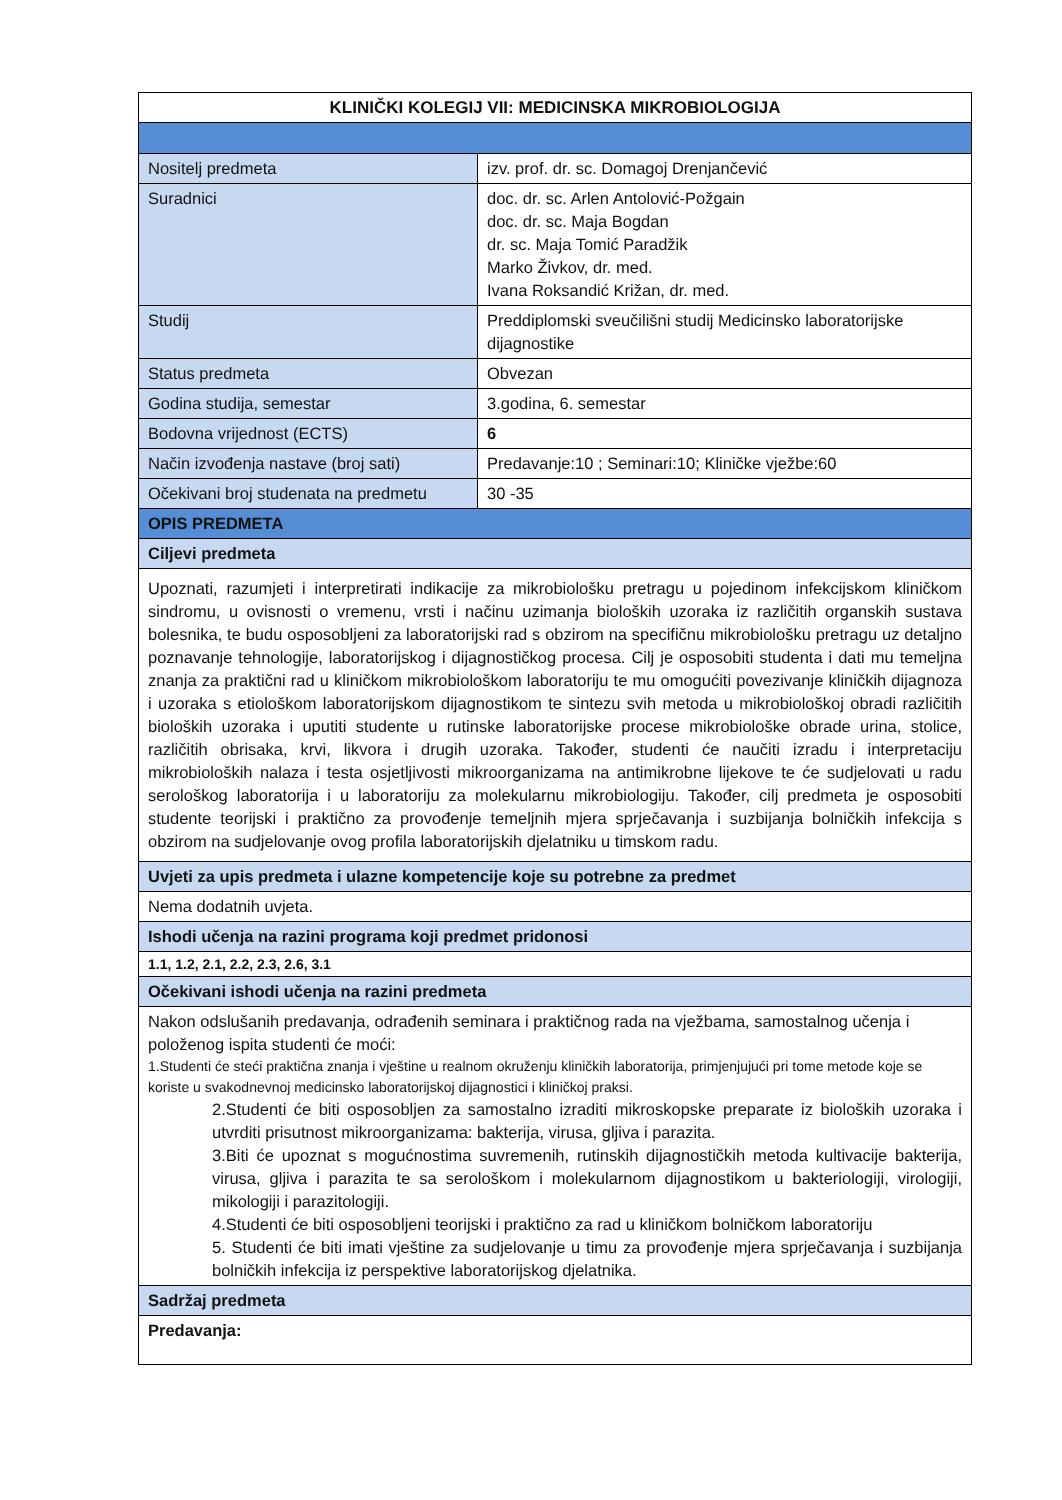| KLINIČKI KOLEGIJ VII: MEDICINSKA MIKROBIOLOGIJA | |
| --- | --- |
| Nositelj predmeta | izv. prof. dr. sc. Domagoj Drenjančević |
| Suradnici | doc. dr. sc. Arlen Antolović-Požgain doc. dr. sc. Maja Bogdan dr. sc. Maja Tomić Paradžik Marko Živkov, dr. med. Ivana Roksandić Križan, dr. med. |
| Studij | Preddiplomski sveučilišni studij Medicinsko laboratorijske dijagnostike |
| Status predmeta | Obvezan |
| Godina studija, semestar | 3.godina, 6. semestar |
| Bodovna vrijednost (ECTS) | 6 |
| Način izvođenja nastave (broj sati) | Predavanje:10 ; Seminari:10; Kliničke vježbe:60 |
| Očekivani broj studenata na predmetu | 30 -35 |
| OPIS PREDMETA | |
| Ciljevi predmeta | |
| Upoznati, razumjeti i interpretirati indikacije za mikrobiološku pretragu u pojedinom infekcijskom kliničkom sindromu, u ovisnosti o vremenu, vrsti i načinu uzimanja bioloških uzoraka iz različitih organskih sustava bolesnika, te budu osposobljeni za laboratorijski rad s obzirom na specifičnu mikrobiološku pretragu uz detaljno poznavanje tehnologije, laboratorijskog i dijagnostičkog procesa. Cilj je osposobiti studenta i dati mu temeljna znanja za praktični rad u kliničkom mikrobiološkom laboratoriju te mu omogućiti povezivanje kliničkih dijagnoza i uzoraka s etiološkom laboratorijskom dijagnostikom te sintezu svih metoda u mikrobiološkoj obradi različitih bioloških uzoraka i uputiti studente u rutinske laboratorijske procese mikrobiološke obrade urina, stolice, različitih obrisaka, krvi, likvora i drugih uzoraka. Također, studenti će naučiti izradu i interpretaciju mikrobioloških nalaza i testa osjetljivosti mikroorganizama na antimikrobne lijekove te će sudjelovati u radu serološkog laboratorija i u laboratoriju za molekularnu mikrobiologiju. Također, cilj predmeta je osposobiti studente teorijski i praktično za provođenje temeljnih mjera sprječavanja i suzbijanja bolničkih infekcija s obzirom na sudjelovanje ovog profila laboratorijskih djelatniku u timskom radu. | |
| Uvjeti za upis predmeta i ulazne kompetencije koje su potrebne za predmet | |
| Nema dodatnih uvjeta. | |
| Ishodi učenja na razini programa koji predmet pridonosi | |
| 1.1, 1.2, 2.1, 2.2, 2.3, 2.6, 3.1 | |
| Očekivani ishodi učenja na razini predmeta | |
| Nakon odslušanih predavanja, odrađenih seminara i praktičnog rada na vježbama, samostalnog učenja i položenog ispita studenti će moći: 1.Studenti će steći praktična znanja i vještine u realnom okruženju kliničkih laboratorija, primjenjujući pri tome metode koje se koriste u svakodnevnoj medicinsko laboratorijskoj dijagnostici i kliničkoj praksi. 2.Studenti će biti osposobljen za samostalno izraditi mikroskopske preparate iz bioloških uzoraka i utvrditi prisutnost mikroorganizama: bakterija, virusa, gljiva i parazita. 3.Biti će upoznat s mogućnostima suvremenih, rutinskih dijagnostičkih metoda kultivacije bakterija, virusa, gljiva i parazita te sa serološkom i molekularnom dijagnostikom u bakteriologiji, virologiji, mikologiji i parazitologiji. 4.Studenti će biti osposobljeni teorijski i praktično za rad u kliničkom bolničkom laboratoriju 5. Studenti će biti imati vještine za sudjelovanje u timu za provođenje mjera sprječavanja i suzbijanja bolničkih infekcija iz perspektive laboratorijskog djelatnika. | |
| Sadržaj predmeta | |
| Predavanja: | |